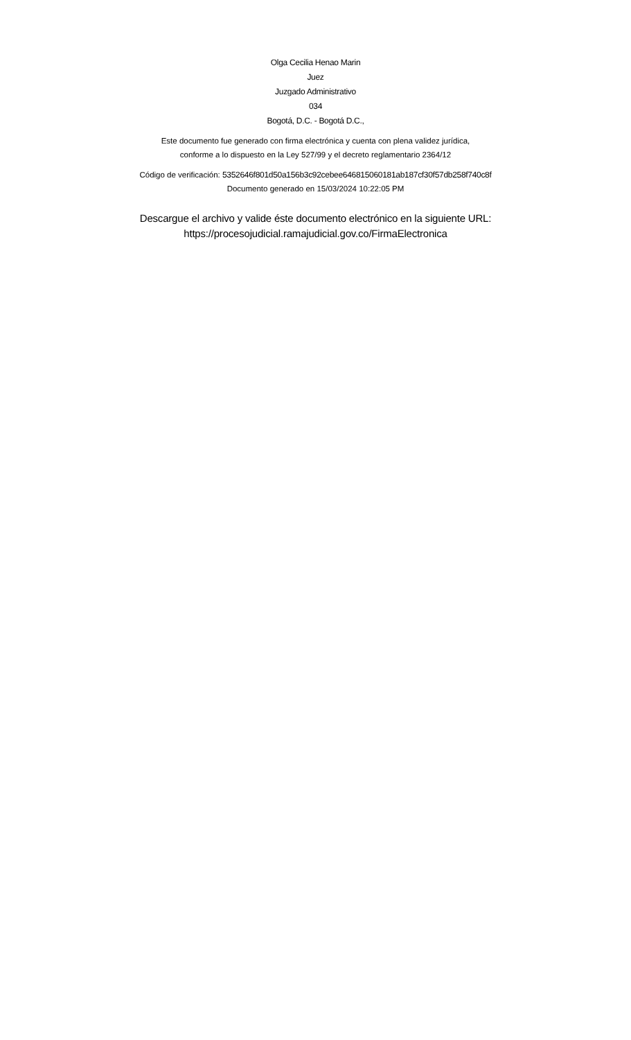Olga Cecilia Henao Marin
Juez
Juzgado Administrativo
034
Bogotá, D.C. - Bogotá D.C.,
Este documento fue generado con firma electrónica y cuenta con plena validez jurídica,
conforme a lo dispuesto en la Ley 527/99 y el decreto reglamentario 2364/12
Código de verificación: 5352646f801d50a156b3c92cebee646815060181ab187cf30f57db258f740c8f
Documento generado en 15/03/2024 10:22:05 PM
Descargue el archivo y valide éste documento electrónico en la siguiente URL:
https://procesojudicial.ramajudicial.gov.co/FirmaElectronica